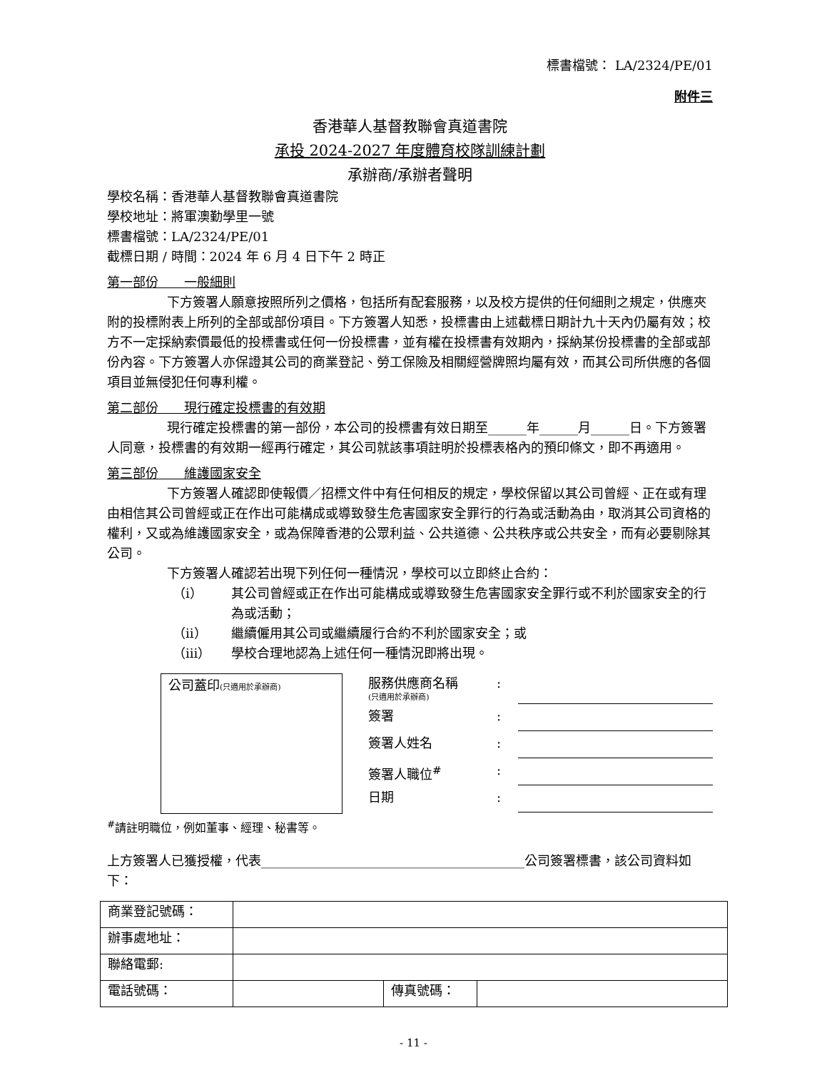標書檔號： LA/2324/PE/01
附件三
香港華人基督教聯會真道書院
承投 2024-2027 年度體育校隊訓練計劃
承辦商/承辦者聲明
學校名稱：香港華人基督教聯會真道書院
學校地址：將軍澳勤學里一號
標書檔號：LA/2324/PE/01
截標日期 / 時間：2024 年 6 月 4 日下午 2 時正
第一部份　　一般細則
下方簽署人願意按照所列之價格，包括所有配套服務，以及校方提供的任何細則之規定，供應夾附的投標附表上所列的全部或部份項目。下方簽署人知悉，投標書由上述截標日期計九十天內仍屬有效；校方不一定採納索價最低的投標書或任何一份投標書，並有權在投標書有效期內，採納某份投標書的全部或部份內容。下方簽署人亦保證其公司的商業登記、勞工保險及相關經營牌照均屬有效，而其公司所供應的各個項目並無侵犯任何專利權。
第二部份　　現行確定投標書的有效期
現行確定投標書的第一部份，本公司的投標書有效日期至______年______月______日。下方簽署人同意，投標書的有效期一經再行確定，其公司就該事項註明於投標表格內的預印條文，即不再適用。
第三部份　　維護國家安全
下方簽署人確認即使報價／招標文件中有任何相反的規定，學校保留以其公司曾經、正在或有理由相信其公司曾經或正在作出可能構成或導致發生危害國家安全罪行的行為或活動為由，取消其公司資格的權利，又或為維護國家安全，或為保障香港的公眾利益、公共道德、公共秩序或公共安全，而有必要剔除其公司。
下方簽署人確認若出現下列任何一種情況，學校可以立即終止合約：
（i） 其公司曾經或正在作出可能構成或導致發生危害國家安全罪行或不利於國家安全的行為或活動；
（ii） 繼續僱用其公司或繼續履行合約不利於國家安全；或
（iii） 學校合理地認為上述任何一種情況即將出現。
公司蓋印(只適用於承辦商)
服務供應商名稱
(只適用於承辦商)
:
簽署 :
簽署人姓名 :
簽署人職位<sup>#</sup> :
日期 :
<sup>#</sup> 請註明職位，例如董事、經理、秘書等。
上方簽署人已獲授權，代表_________________________________________公司簽署標書，該公司資料如下：
| 商業登記號碼： | | | |
| 辦事處地址： | | | |
| 聯絡電郵: | | | |
| 電話號碼： | | 傳真號碼： | |
- 11 -